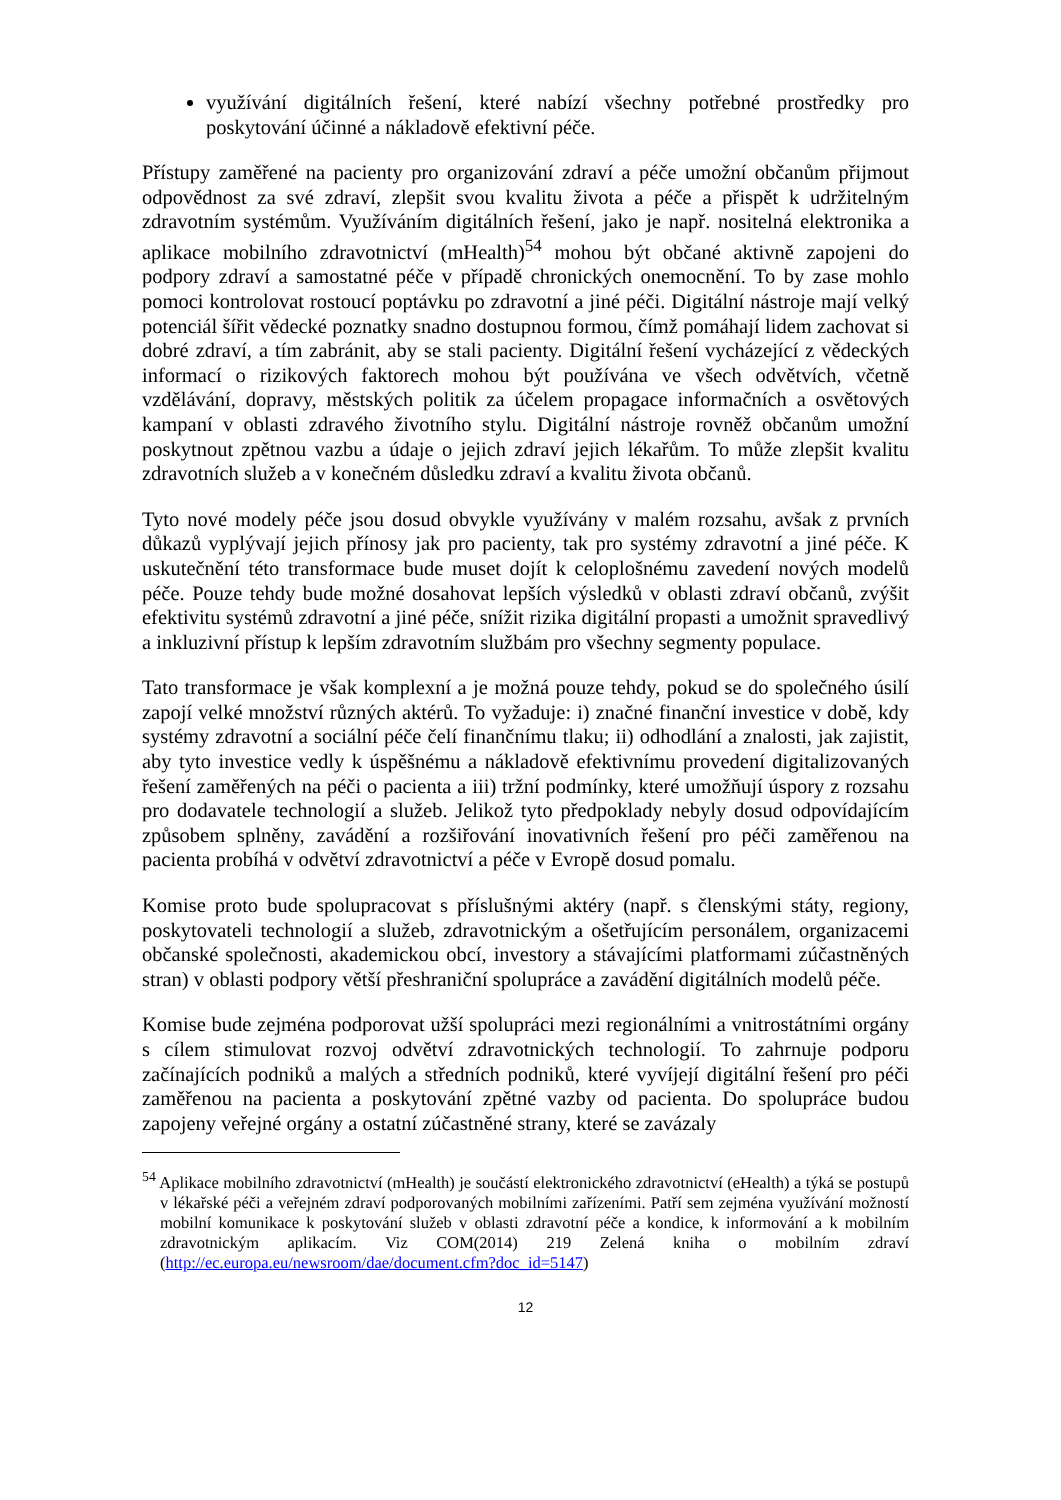využívání digitálních řešení, které nabízí všechny potřebné prostředky pro poskytování účinné a nákladově efektivní péče.
Přístupy zaměřené na pacienty pro organizování zdraví a péče umožní občanům přijmout odpovědnost za své zdraví, zlepšit svou kvalitu života a péče a přispět k udržitelným zdravotním systémům. Využíváním digitálních řešení, jako je např. nositelná elektronika a aplikace mobilního zdravotnictví (mHealth)<sup>54</sup> mohou být občané aktivně zapojeni do podpory zdraví a samostatné péče v případě chronických onemocnění. To by zase mohlo pomoci kontrolovat rostoucí poptávku po zdravotní a jiné péči. Digitální nástroje mají velký potenciál šířit vědecké poznatky snadno dostupnou formou, čímž pomáhají lidem zachovat si dobré zdraví, a tím zabránit, aby se stali pacienty. Digitální řešení vycházející z vědeckých informací o rizikových faktorech mohou být používána ve všech odvětvích, včetně vzdělávání, dopravy, městských politik za účelem propagace informačních a osvětových kampaní v oblasti zdravého životního stylu. Digitální nástroje rovněž občanům umožní poskytnout zpětnou vazbu a údaje o jejich zdraví jejich lékařům. To může zlepšit kvalitu zdravotních služeb a v konečném důsledku zdraví a kvalitu života občanů.
Tyto nové modely péče jsou dosud obvykle využívány v malém rozsahu, avšak z prvních důkazů vyplývají jejich přínosy jak pro pacienty, tak pro systémy zdravotní a jiné péče. K uskutečnění této transformace bude muset dojít k celoplošnému zavedení nových modelů péče. Pouze tehdy bude možné dosahovat lepších výsledků v oblasti zdraví občanů, zvýšit efektivitu systémů zdravotní a jiné péče, snížit rizika digitální propasti a umožnit spravedlivý a inkluzivní přístup k lepším zdravotním službám pro všechny segmenty populace.
Tato transformace je však komplexní a je možná pouze tehdy, pokud se do společného úsilí zapojí velké množství různých aktérů. To vyžaduje: i) značné finanční investice v době, kdy systémy zdravotní a sociální péče čelí finančnímu tlaku; ii) odhodlání a znalosti, jak zajistit, aby tyto investice vedly k úspěšnému a nákladově efektivnímu provedení digitalizovaných řešení zaměřených na péči o pacienta a iii) tržní podmínky, které umožňují úspory z rozsahu pro dodavatele technologií a služeb. Jelikož tyto předpoklady nebyly dosud odpovídajícím způsobem splněny, zavádění a rozšiřování inovativních řešení pro péči zaměřenou na pacienta probíhá v odvětví zdravotnictví a péče v Evropě dosud pomalu.
Komise proto bude spolupracovat s příslušnými aktéry (např. s členskými státy, regiony, poskytovateli technologií a služeb, zdravotnickým a ošetřujícím personálem, organizacemi občanské společnosti, akademickou obcí, investory a stávajícími platformami zúčastněných stran) v oblasti podpory větší přeshraniční spolupráce a zavádění digitálních modelů péče.
Komise bude zejména podporovat užší spolupráci mezi regionálními a vnitrostátními orgány s cílem stimulovat rozvoj odvětví zdravotnických technologií. To zahrnuje podporu začínajících podniků a malých a středních podniků, které vyvíjejí digitální řešení pro péči zaměřenou na pacienta a poskytování zpětné vazby od pacienta. Do spolupráce budou zapojeny veřejné orgány a ostatní zúčastněné strany, které se zavázaly
<sup>54</sup> Aplikace mobilního zdravotnictví (mHealth) je součástí elektronického zdravotnictví (eHealth) a týká se postupů v lékařské péči a veřejném zdraví podporovaných mobilními zařízeními. Patří sem zejména využívání možností mobilní komunikace k poskytování služeb v oblasti zdravotní péče a kondice, k informování a k mobilním zdravotnickým aplikacím. Viz COM(2014) 219 Zelená kniha o mobilním zdraví (http://ec.europa.eu/newsroom/dae/document.cfm?doc_id=5147)
12